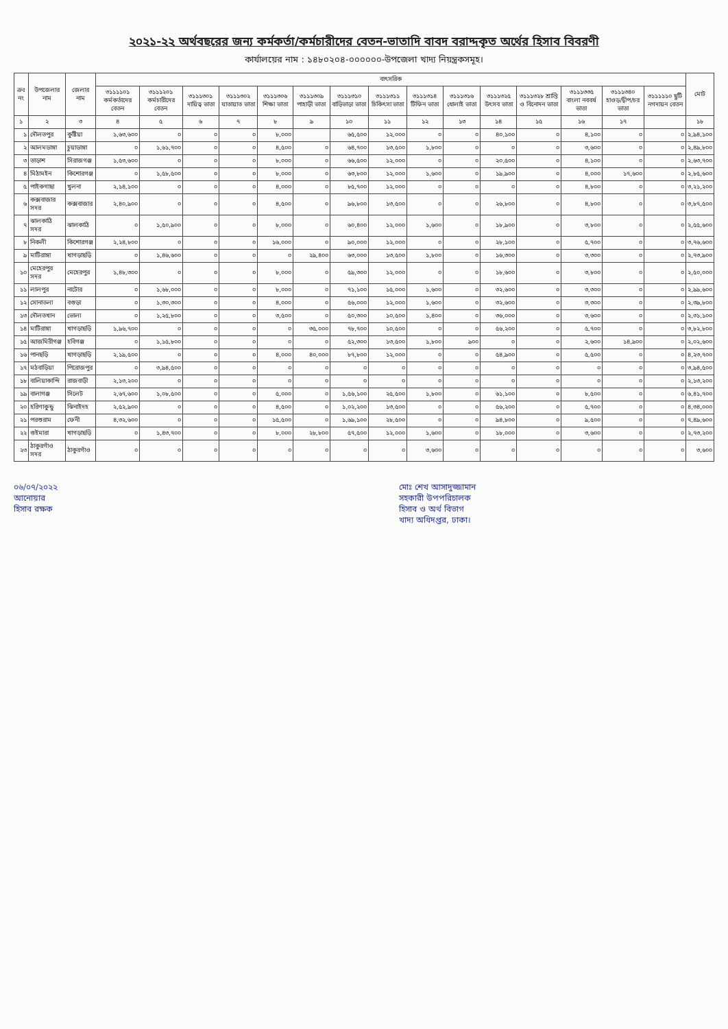২০২১-২২ অর্থবছরের জন্য কর্মকর্তা/কর্মচারীদের বেতন-ভাতাদি বাবদ বরাদ্দকৃত অর্থের হিসাব বিবরণী
কার্যালয়ের নাম : ১৪৮০২০৪-০০০০০০-উপজেলা খাদ্য নিয়ন্ত্রকসমূহ।
| ক্রঃ নং | উপজেলার নাম | জেলার নাম | বাৎসরিক | | | | | | | | | | | | | | | মোট |
| --- | --- | --- | --- | --- | --- | --- | --- | --- | --- | --- | --- | --- | --- | --- | --- | --- | --- | --- |
| | | | ৩১১১১০১ কর্মকর্তাদের বেতন | ৩১১১২০১ কর্মচারীদের বেতন | ৩১১১৩০১ দায়িত্ব ভাতা | ৩১১১৩০২ যাতায়াত ভাতা | ৩১১১৩০৬ শিক্ষা ভাতা | ৩১১১৩০৯ পাহাড়ী ভাতা | ৩১১১৩১০ বাড়িভাড়া ভাতা | ৩১১১৩১১ চিকিৎসা ভাতা | ৩১১১৩১৪ টিফিন ভাতা | ৩১১১৩১৬ ধোলাই ভাতা | ৩১১১৩২৫ উৎসব ভাতা | ৩১১১৩২৮ শ্রান্তি ও বিনোদন ভাতা | ৩১১১৩৩৫ বাংলা নববর্ষ ভাতা | ৩১১১৩৪০ হাওড়/দ্বীপ/চর ভাতা | ৩১১১১১০ ছুটি নগদায়ন বেতন | |
| ১ | ২ | ৩ | ৪ | ৫ | ৬ | ৭ | ৮ | ৯ | ১০ | ১১ | ১২ | ১৩ | ১৪ | ১৫ | ১৬ | ১৭ | | ১৮ |
| ১ | দৌলতপুর | কুষ্টিয়া | ১,৬৩,৬০০ | ০ | ০ | ০ | ৮,০০০ | | ৬৫,৫০০ | ১২,০০০ | ০ | ০ | ৪০,১০০ | ০ | ৪,১০০ | ০ | ০ | ২,৯৪,১০০ |
| ২ | আলমডাঙ্গা | চুয়াডাঙ্গা | ০ | ১,৬১,৭০০ | ০ | ০ | ৪,৫০০ | ০ | ৬৪,৭০০ | ১৩,৫০০ | ১,৮০০ | ০ | ০ | ০ | ৩,৬০০ | ০ | ০ | ২,৪৯,৮০০ |
| ৩ | তাড়াশ | সিরাজগঞ্জ | ১,৫৩,৬০০ | ০ | ০ | ০ | ৮,০০০ | ০ | ৬৬,৫০০ | ১২,০০০ | ০ | ০ | ২০,৫০০ | ০ | ৪,১০০ | ০ | ০ | ২,৬৩,৭০০ |
| ৪ | মিঠামইন | কিশোরগঞ্জ | ০ | ১,৫৮,৫০০ | ০ | ০ | ৮,০০০ | ০ | ৬৩,৮০০ | ১২,০০০ | ১,৬০০ | ০ | ১৯,৯০০ | ০ | ৪,০০০ | ১৭,৬০০ | ০ | ২,৮৫,৬০০ |
| ৫ | পাইকগাছা | খুলনা | ২,১৪,১০০ | ০ | ০ | ০ | ৪,০০০ | ০ | ৮৫,৭০০ | ১২,০০০ | ০ | ০ | ০ | ০ | ৪,৮০০ | ০ | ০ | ৩,২১,২০০ |
| ৬ | কক্সবাজার সদর | কক্সবাজার | ২,৪০,৯০০ | ০ | ০ | ০ | ৪,৫০০ | ০ | ৯৬,৮০০ | ১৩,৫০০ | ০ | ০ | ২৬,৮০০ | ০ | ৪,৮০০ | ০ | ০ | ৩,৮৭,৫০০ |
| ৭ | ঝালকাঠি সদর | ঝালকাঠি | ০ | ১,৫০,৯০০ | ০ | ০ | ৮,০০০ | ০ | ৬০,৪০০ | ১২,০০০ | ১,৬০০ | ০ | ১৮,৯০০ | ০ | ৩,৮০০ | ০ | ০ | ২,৫৫,৬০০ |
| ৮ | নিকলী | কিশোরগঞ্জ | ২,২৪,৮০০ | ০ | ০ | ০ | ১৬,০০০ | ০ | ৯০,০০০ | ১২,০০০ | ০ | ০ | ২৮,১০০ | ০ | ৫,৭০০ | ০ | ০ | ৩,৭৬,৬০০ |
| ৯ | মাটিরাঙ্গা | খাগড়াছড়ি | ০ | ১,৪৬,৬০০ | ০ | ০ | ০ | ২৯,৪০০ | ৬৩,০০০ | ১৩,৫০০ | ১,৮০০ | ০ | ১৬,৩০০ | ০ | ৩,৩০০ | ০ | ০ | ২,৭৩,৯০০ |
| ১০ | মেহেরপুর সদর | মেহেরপুর | ১,৪৮,৩০০ | ০ | ০ | ০ | ৮,০০০ | ০ | ৫৯,৩০০ | ১২,০০০ | ০ | ০ | ১৮,৬০০ | ০ | ৩,৮০০ | ০ | ০ | ২,৫০,০০০ |
| ১১ | লালপুর | নাটোর | ০ | ১,৬৮,০০০ | ০ | ০ | ৮,০০০ | ০ | ৭১,১০০ | ১৫,০০০ | ১,৬০০ | ০ | ৩২,৬০০ | ০ | ৩,৩০০ | ০ | ০ | ২,৯৯,৬০০ |
| ১২ | সোনাতলা | বগুড়া | ০ | ১,৩০,৩০০ | ০ | ০ | ৪,০০০ | ০ | ৫৬,০০০ | ১২,০০০ | ১,৬০০ | ০ | ৩২,৬০০ | ০ | ৩,৩০০ | ০ | ০ | ২,৩৯,৮০০ |
| ১৩ | দৌলতখান | ভোলা | ০ | ১,২৫,৮০০ | ০ | ০ | ৩,৫০০ | ০ | ৫০,৩০০ | ১০,৫০০ | ১,৪০০ | ০ | ৩৬,০০০ | ০ | ৩,৬০০ | ০ | ০ | ২,৩১,১০০ |
| ১৪ | মাটিরাঙ্গা | খাগড়াছড়ি | ১,৯৬,৭০০ | ০ | ০ | ০ | ০ | ৩৫,০০০ | ৭৮,৭০০ | ১০,৫০০ | ০ | ০ | ৫৬,২০০ | ০ | ৫,৭০০ | ০ | ০ | ৩,৮২,৮০০ |
| ১৫ | আজমিরীগঞ্জ | হবিগঞ্জ | ০ | ১,১৫,৮০০ | ০ | ০ | ০ | ০ | ৫২,৩০০ | ১৩,৫০০ | ১,৮০০ | ৯০০ | ০ | ০ | ২,৬০০ | ১৪,৯০০ | ০ | ২,০২,৬০০ |
| ১৬ | পানছড়ি | খাগড়াছড়ি | ২,১৯,৫০০ | ০ | ০ | ০ | ৪,০০০ | ৪০,০০০ | ৮৭,৮০০ | ১২,০০০ | ০ | ০ | ৫৪,৯০০ | ০ | ৫,৫০০ | ০ | ০ | ৪,২৩,৭০০ |
| ১৭ | মঠবাড়িয়া | পিরোজপুর | ০ | ৩,৯৪,৫০০ | ০ | ০ | ০ | ০ | ০ | ০ | ০ | ০ | ০ | ০ | ০ | ০ | ০ | ৩,৯৪,৫০০ |
| ১৮ | বালিয়াকান্দি | রাজবাড়ী | ২,১৩,২০০ | ০ | ০ | ০ | ০ | ০ | ০ | ০ | ০ | ০ | ০ | ০ | ০ | ০ | ০ | ২,১৩,২০০ |
| ১৯ | বালাগঞ্জ | সিলেট | ২,৬৭,৬০০ | ১,০৮,৫০০ | ০ | ০ | ৫,০০০ | ০ | ১,৫৬,১০০ | ২৫,৫০০ | ১,৮০০ | ০ | ৬১,১০০ | ০ | ৮,৫০০ | ০ | ০ | ৬,৪১,৭০০ |
| ২০ | হরিণাকুন্ডু | ঝিনাইদহ | ২,৫২,৯০০ | ০ | ০ | ০ | ৪,৫০০ | ০ | ১,০২,২০০ | ১৩,৫০০ | ০ | ০ | ৫৬,২০০ | ০ | ৫,৭০০ | ০ | ০ | ৪,৩৪,০০০ |
| ২১ | পরশুরাম | ফেনী | ৪,৩২,৬০০ | ০ | ০ | ০ | ১৫,৫০০ | ০ | ১,৬৯,১০০ | ২৮,৫০০ | ০ | ০ | ৯৪,৮০০ | ০ | ৯,৫০০ | ০ | ০ | ৭,৪৯,৬০০ |
| ২২ | গুইমারা | খাগড়াছড়ি | ০ | ১,৪৩,৭০০ | ০ | ০ | ৮,০০০ | ২৮,৮০০ | ৫৭,৫০০ | ১২,০০০ | ১,৬০০ | ০ | ১৮,০০০ | ০ | ৩,৬০০ | ০ | ০ | ২,৭৩,২০০ |
| ২৩ | ঠাকুরগাঁও সদর | ঠাকুরগাঁও | ০ | ০ | ০ | ০ | ০ | ০ | ০ | ০ | ৩,৬০০ | ০ | ০ | ০ | ০ | ০ | ০ | ৩,৬০০ |
০৬/০৭/২০২২
আনোয়ার
হিসাব রক্ষক
মোঃ শেখ আসাদুজ্জামান
সহকারী উপপরিচালক
হিসাব ও অর্থ বিভাগ
খাদ্য অধিদপ্তর, ঢাকা।